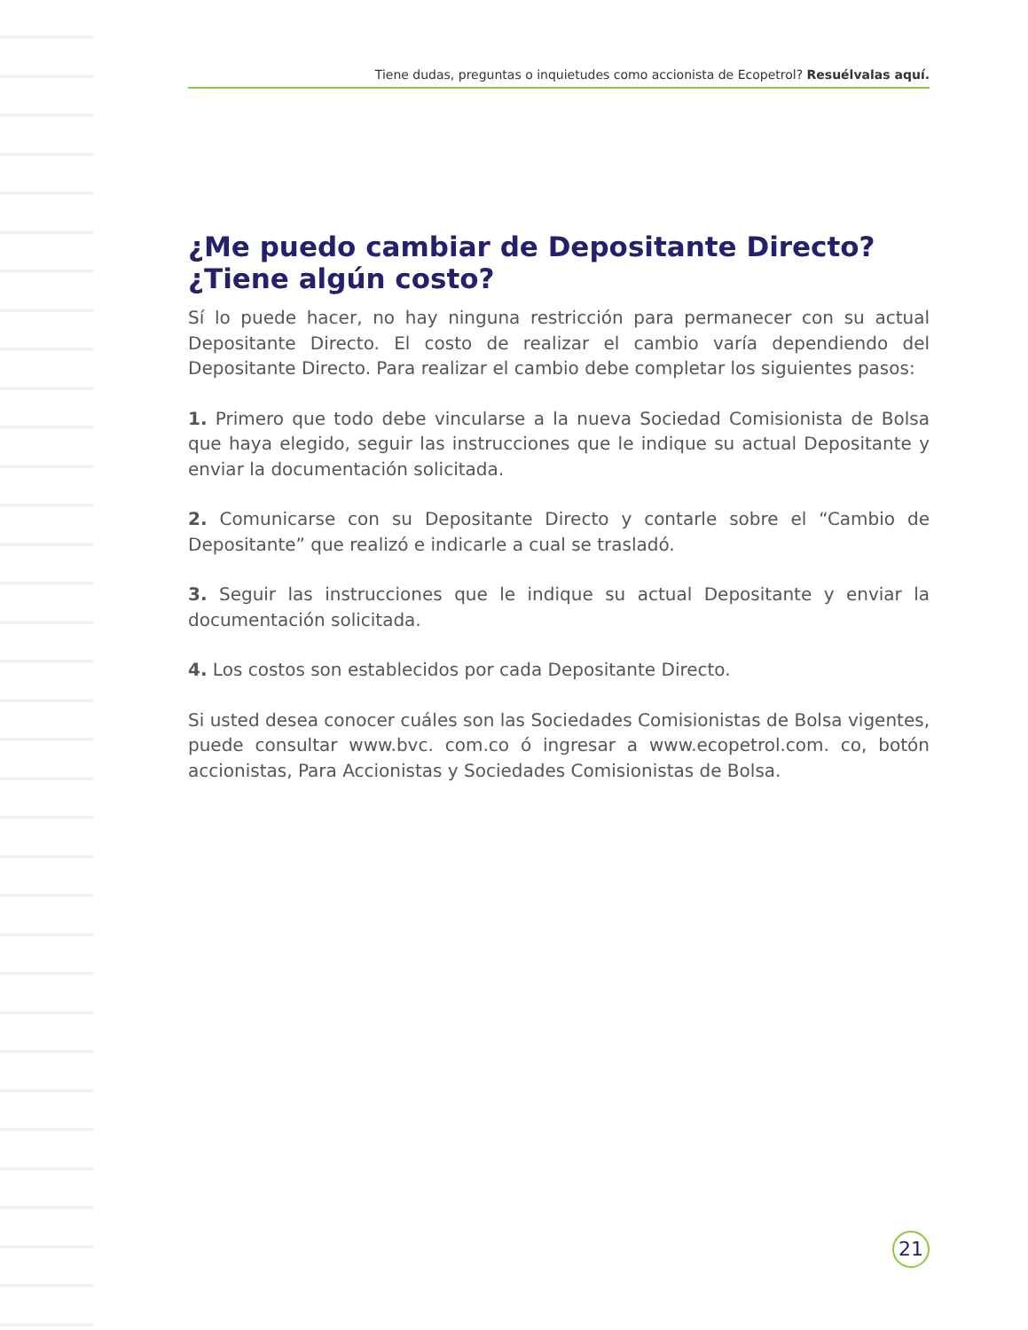Tiene dudas, preguntas o inquietudes como accionista de Ecopetrol? Resuélvalas aquí.
¿Me puedo cambiar de Depositante Directo?
¿Tiene algún costo?
Sí lo puede hacer, no hay ninguna restricción para permanecer con su actual Depositante Directo. El costo de realizar el cambio varía dependiendo del Depositante Directo. Para realizar el cambio debe completar los siguientes pasos:
1. Primero que todo debe vincularse a la nueva Sociedad Comisionista de Bolsa que haya elegido, seguir las instrucciones que le indique su actual Depositante y enviar la documentación solicitada.
2. Comunicarse con su Depositante Directo y contarle sobre el “Cambio de Depositante” que realizó e indicarle a cual se trasladó.
3. Seguir las instrucciones que le indique su actual Depositante y enviar la documentación solicitada.
4. Los costos son establecidos por cada Depositante Directo.
Si usted desea conocer cuáles son las Sociedades Comisionistas de Bolsa vigentes, puede consultar www.bvc. com.co ó ingresar a www.ecopetrol.com. co, botón accionistas, Para Accionistas y Sociedades Comisionistas de Bolsa.
21